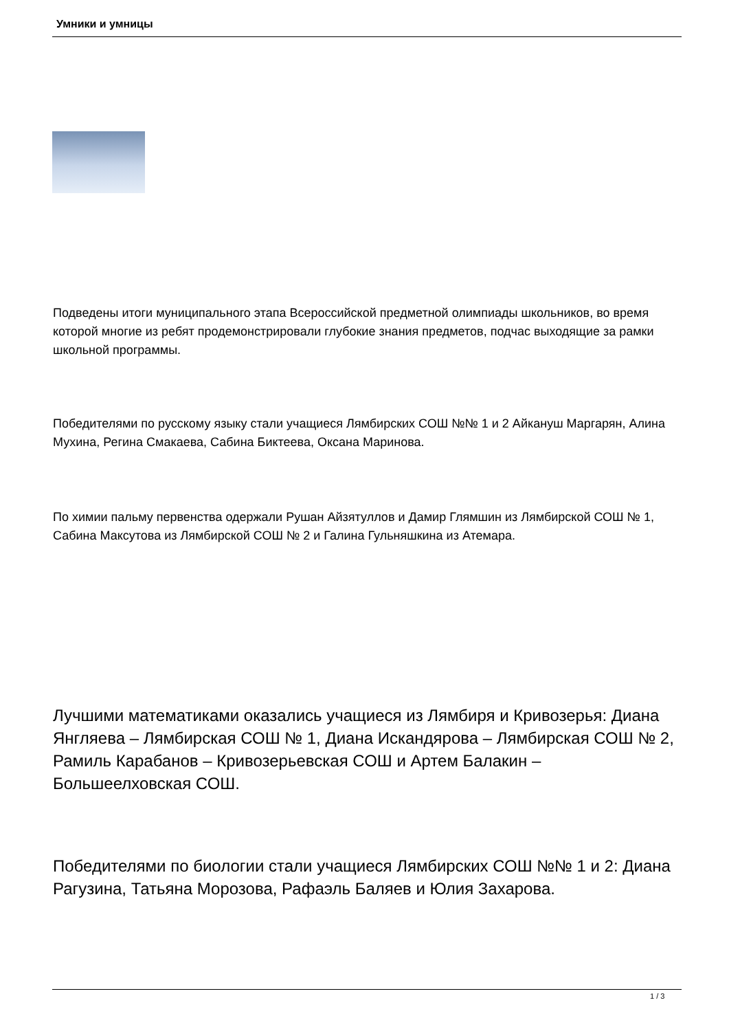Умники и умницы
Подведены итоги муниципального этапа Всероссийской предметной олимпиады школьников, во время которой многие из ребят продемонстрировали глубокие знания предметов, подчас выходящие за рамки школьной программы.
Победителями по русскому языку стали учащиеся Лямбирских СОШ №№ 1 и 2 Айкануш Маргарян, Алина Мухина, Регина Смакаева, Сабина Биктеева, Оксана Маринова.
По химии пальму первенства одержали Рушан Айзятуллов и Дамир Глямшин из Лямбирской СОШ № 1, Сабина Максутова из Лямбирской СОШ № 2 и Галина Гульняшкина из Атемара.
Лучшими математиками оказались учащиеся из Лямбиря и Кривозерья: Диана Янгляева – Лямбирская СОШ № 1, Диана Искандярова – Лямбирская СОШ № 2, Рамиль Карабанов – Кривозерьевская СОШ и Артем Балакин – Большеелховская СОШ.
Победителями по биологии стали учащиеся Лямбирских СОШ №№ 1 и 2: Диана Рагузина, Татьяна Морозова, Рафаэль Баляев и Юлия Захарова.
1 / 3